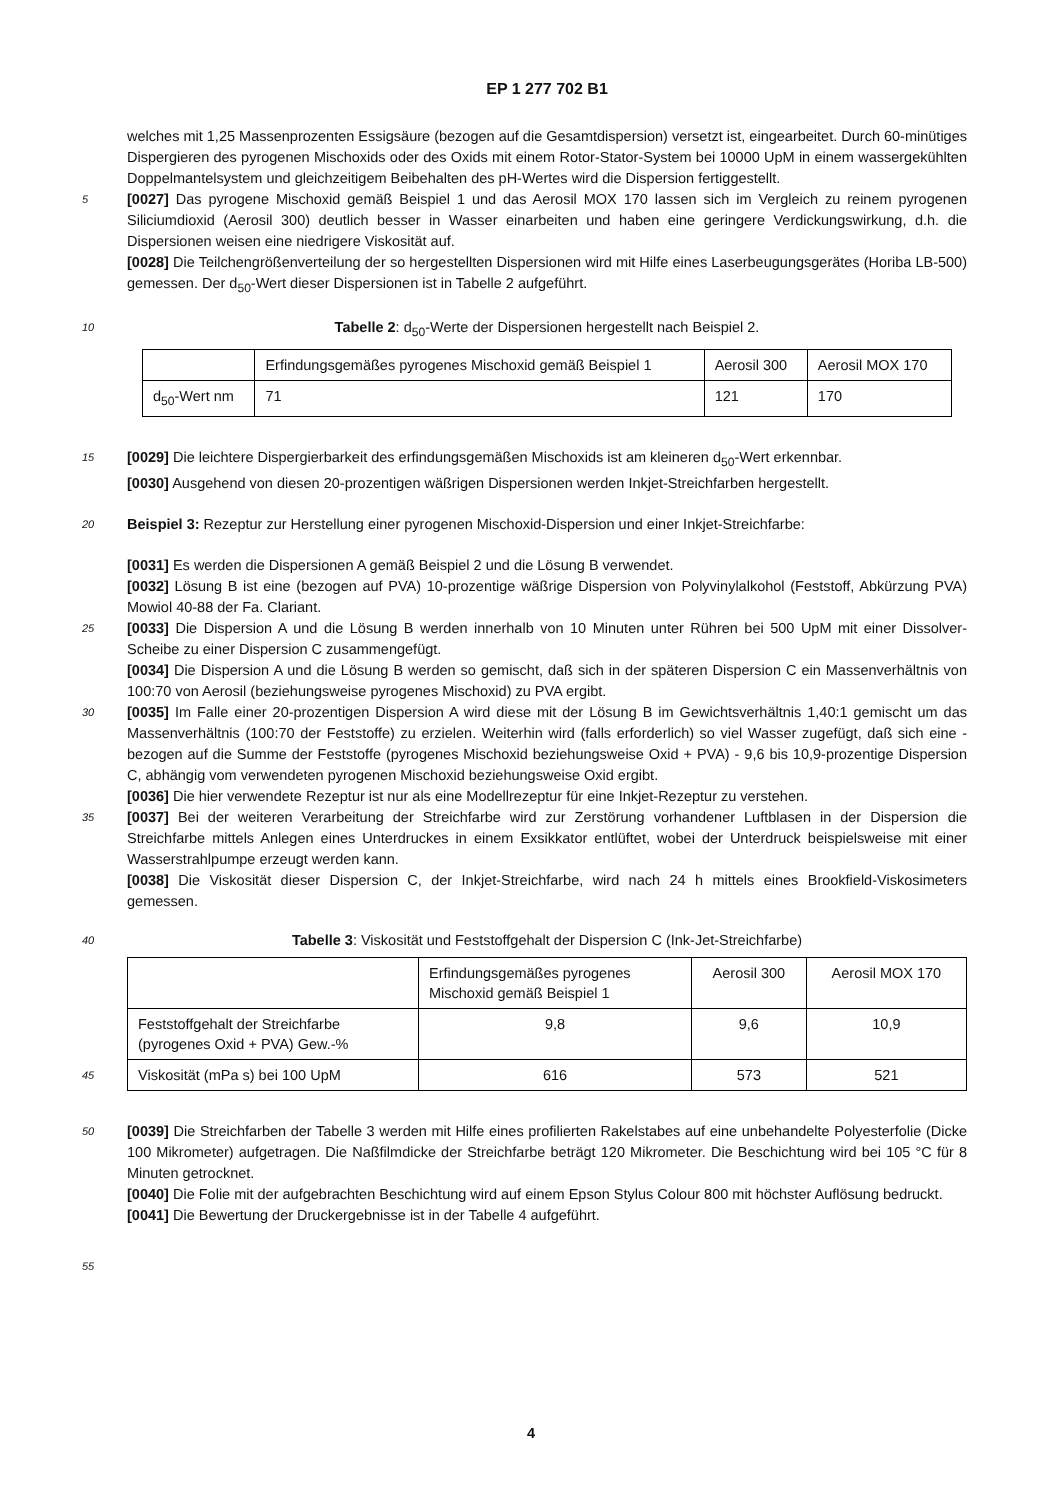EP 1 277 702 B1
welches mit 1,25 Massenprozenten Essigsäure (bezogen auf die Gesamtdispersion) versetzt ist, eingearbeitet. Durch 60-minütiges Dispergieren des pyrogenen Mischoxids oder des Oxids mit einem Rotor-Stator-System bei 10000 UpM in einem wassergekühlten Doppelmantelsystem und gleichzeitigem Beibehalten des pH-Wertes wird die Dispersion fertiggestellt.
5 [0027] Das pyrogene Mischoxid gemäß Beispiel 1 und das Aerosil MOX 170 lassen sich im Vergleich zu reinem pyrogenen Siliciumdioxid (Aerosil 300) deutlich besser in Wasser einarbeiten und haben eine geringere Verdickungswirkung, d.h. die Dispersionen weisen eine niedrigere Viskosität auf.
[0028] Die Teilchengrößenverteilung der so hergestellten Dispersionen wird mit Hilfe eines Laserbeugungsgerätes (Horiba LB-500) gemessen. Der d<sub>50</sub>-Wert dieser Dispersionen ist in Tabelle 2 aufgeführt.
10 Tabelle 2: d<sub>50</sub>-Werte der Dispersionen hergestellt nach Beispiel 2.
| | Erfindungsgemäßes pyrogenes Mischoxid gemäß Beispiel 1 | Aerosil 300 | Aerosil MOX 170 |
| d<sub>50</sub>-Wert nm | 71 | 121 | 170 |
15 [0029] Die leichtere Dispergierbarkeit des erfindungsgemäßen Mischoxids ist am kleineren d<sub>50</sub>-Wert erkennbar.
[0030] Ausgehend von diesen 20-prozentigen wäßrigen Dispersionen werden Inkjet-Streichfarben hergestellt.
20 Beispiel 3: Rezeptur zur Herstellung einer pyrogenen Mischoxid-Dispersion und einer Inkjet-Streichfarbe:
[0031] Es werden die Dispersionen A gemäß Beispiel 2 und die Lösung B verwendet.
[0032] Lösung B ist eine (bezogen auf PVA) 10-prozentige wäßrige Dispersion von Polyvinylalkohol (Feststoff, Abkürzung PVA) Mowiol 40-88 der Fa. Clariant.
25 [0033] Die Dispersion A und die Lösung B werden innerhalb von 10 Minuten unter Rühren bei 500 UpM mit einer Dissolver-Scheibe zu einer Dispersion C zusammengefügt.
[0034] Die Dispersion A und die Lösung B werden so gemischt, daß sich in der späteren Dispersion C ein Massenverhältnis von 100:70 von Aerosil (beziehungsweise pyrogenes Mischoxid) zu PVA ergibt.
30 [0035] Im Falle einer 20-prozentigen Dispersion A wird diese mit der Lösung B im Gewichtsverhältnis 1,40:1 gemischt um das Massenverhältnis (100:70 der Feststoffe) zu erzielen. Weiterhin wird (falls erforderlich) so viel Wasser zugefügt, daß sich eine - bezogen auf die Summe der Feststoffe (pyrogenes Mischoxid beziehungsweise Oxid + PVA) - 9,6 bis 10,9-prozentige Dispersion C, abhängig vom verwendeten pyrogenen Mischoxid beziehungsweise Oxid ergibt.
[0036] Die hier verwendete Rezeptur ist nur als eine Modellrezeptur für eine Inkjet-Rezeptur zu verstehen.
35 [0037] Bei der weiteren Verarbeitung der Streichfarbe wird zur Zerstörung vorhandener Luftblasen in der Dispersion die Streichfarbe mittels Anlegen eines Unterdruckes in einem Exsikkator entlüftet, wobei der Unterdruck beispielsweise mit einer Wasserstrahlpumpe erzeugt werden kann.
[0038] Die Viskosität dieser Dispersion C, der Inkjet-Streichfarbe, wird nach 24 h mittels eines Brookfield-Viskosimeters gemessen.
40 Tabelle 3: Viskosität und Feststoffgehalt der Dispersion C (Ink-Jet-Streichfarbe)
| | Erfindungsgemäßes pyrogenes Mischoxid gemäß Beispiel 1 | Aerosil 300 | Aerosil MOX 170 |
| Feststoffgehalt der Streichfarbe (pyrogenes Oxid + PVA) Gew.-% | 9,8 | 9,6 | 10,9 |
| 45 Viskosität (mPa s) bei 100 UpM | 616 | 573 | 521 |
50 [0039] Die Streichfarben der Tabelle 3 werden mit Hilfe eines profilierten Rakelstabes auf eine unbehandelte Polyesterfolie (Dicke 100 Mikrometer) aufgetragen. Die Naßfilmdicke der Streichfarbe beträgt 120 Mikrometer. Die Beschichtung wird bei 105 °C für 8 Minuten getrocknet.
[0040] Die Folie mit der aufgebrachten Beschichtung wird auf einem Epson Stylus Colour 800 mit höchster Auflösung bedruckt.
[0041] Die Bewertung der Druckergebnisse ist in der Tabelle 4 aufgeführt.
55
4